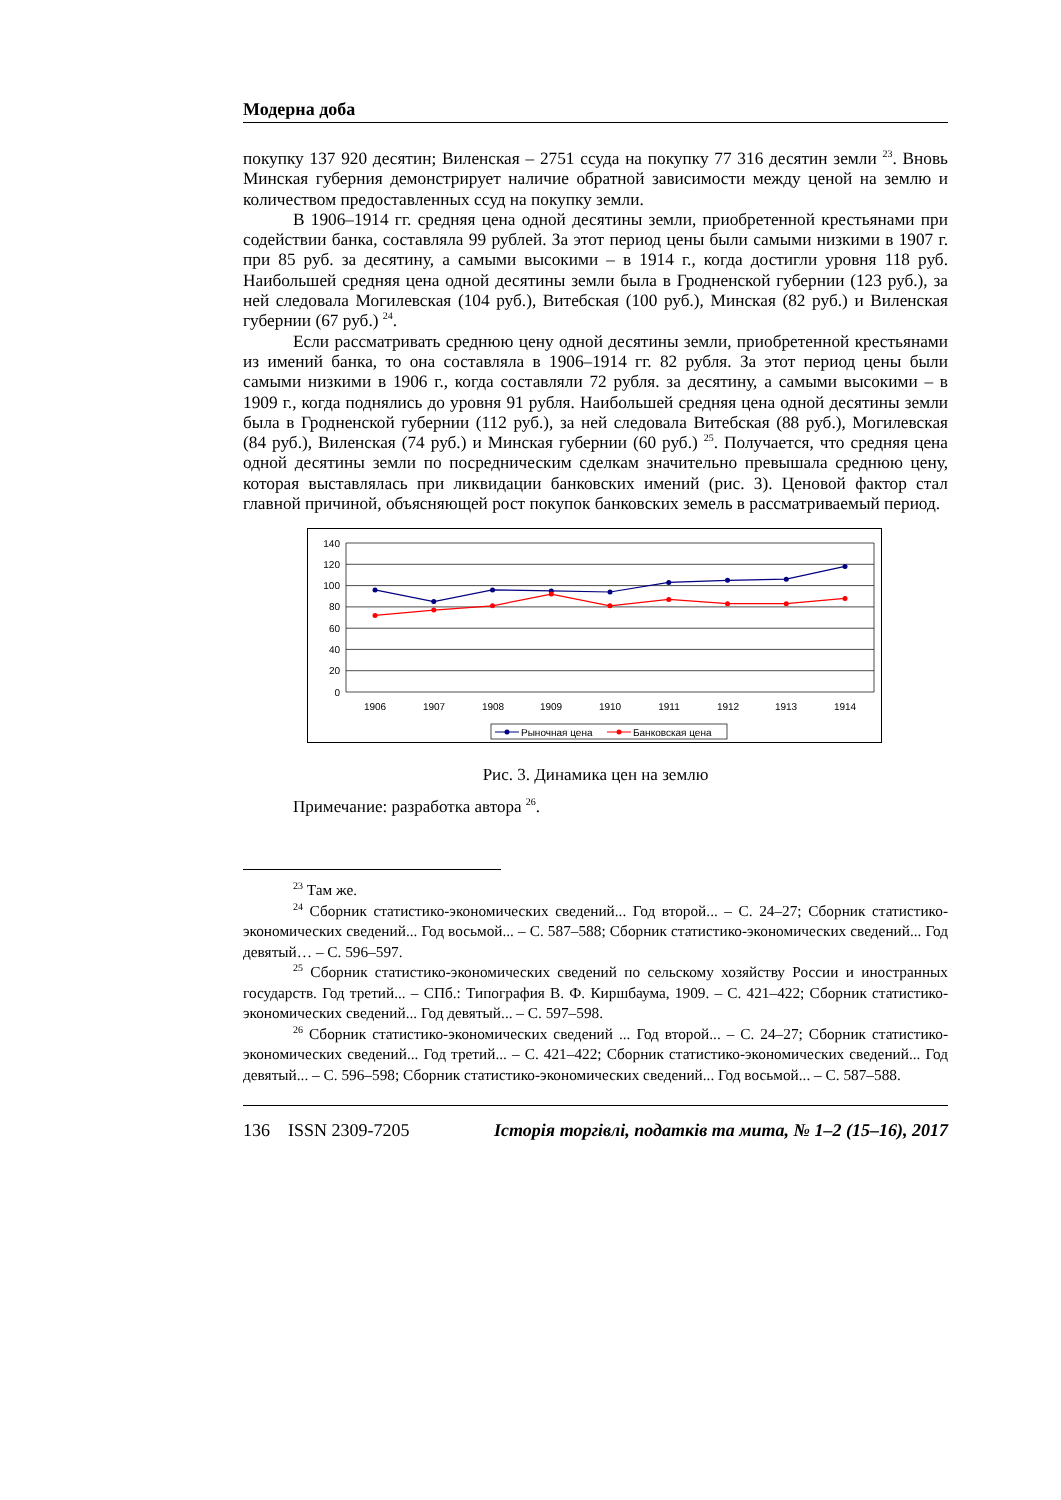Модерна доба
покупку 137 920 десятин; Виленская – 2751 ссуда на покупку 77 316 десятин земли <sup>23</sup>. Вновь Минская губерния демонстрирует наличие обратной зависимости между ценой на землю и количеством предоставленных ссуд на покупку земли.
В 1906–1914 гг. средняя цена одной десятины земли, приобретенной крестьянами при содействии банка, составляла 99 рублей. За этот период цены были самыми низкими в 1907 г. при 85 руб. за десятину, а самыми высокими – в 1914 г., когда достигли уровня 118 руб. Наибольшей средняя цена одной десятины земли была в Гродненской губернии (123 руб.), за ней следовала Могилевская (104 руб.), Витебская (100 руб.), Минская (82 руб.) и Виленская губернии (67 руб.) <sup>24</sup>.
Если рассматривать среднюю цену одной десятины земли, приобретенной крестьянами из имений банка, то она составляла в 1906–1914 гг. 82 рубля. За этот период цены были самыми низкими в 1906 г., когда составляли 72 рубля. за десятину, а самыми высокими – в 1909 г., когда поднялись до уровня 91 рубля. Наибольшей средняя цена одной десятины земли была в Гродненской губернии (112 руб.), за ней следовала Витебская (88 руб.), Могилевская (84 руб.), Виленская (74 руб.) и Минская губернии (60 руб.) <sup>25</sup>. Получается, что средняя цена одной десятины земли по посредническим сделкам значительно превышала среднюю цену, которая выставлялась при ликвидации банковских имений (рис. 3). Ценовой фактор стал главной причиной, объясняющей рост покупок банковских земель в рассматриваемый период.
140
120
100
80
60
40
20
0
1906
1907
1908
1909
1910
1911
1912
1913
1914
Рыночная цена
Банковская цена
Рис. 3. Динамика цен на землю
Примечание: разработка автора <sup>26</sup>.
<sup>23</sup> Там же.
<sup>24</sup> Сборник статистико-экономических сведений... Год второй... – С. 24–27; Сборник статистико-экономических сведений... Год восьмой... – С. 587–588; Сборник статистико-экономических сведений... Год девятый… – С. 596–597.
<sup>25</sup> Сборник статистико-экономических сведений по сельскому хозяйству России и иностранных государств. Год третий... – СПб.: Типография В. Ф. Киршбаума, 1909. – С. 421–422; Сборник статистико-экономических сведений... Год девятый... – С. 597–598.
<sup>26</sup> Сборник статистико-экономических сведений ... Год второй... – С. 24–27; Сборник статистико-экономических сведений... Год третий... – С. 421–422; Сборник статистико-экономических сведений... Год девятый... – С. 596–598; Сборник статистико-экономических сведений... Год восьмой... – С. 587–588.
136 ISSN 2309-7205 Історія торгівлі, податків та мита, № 1–2 (15–16), 2017